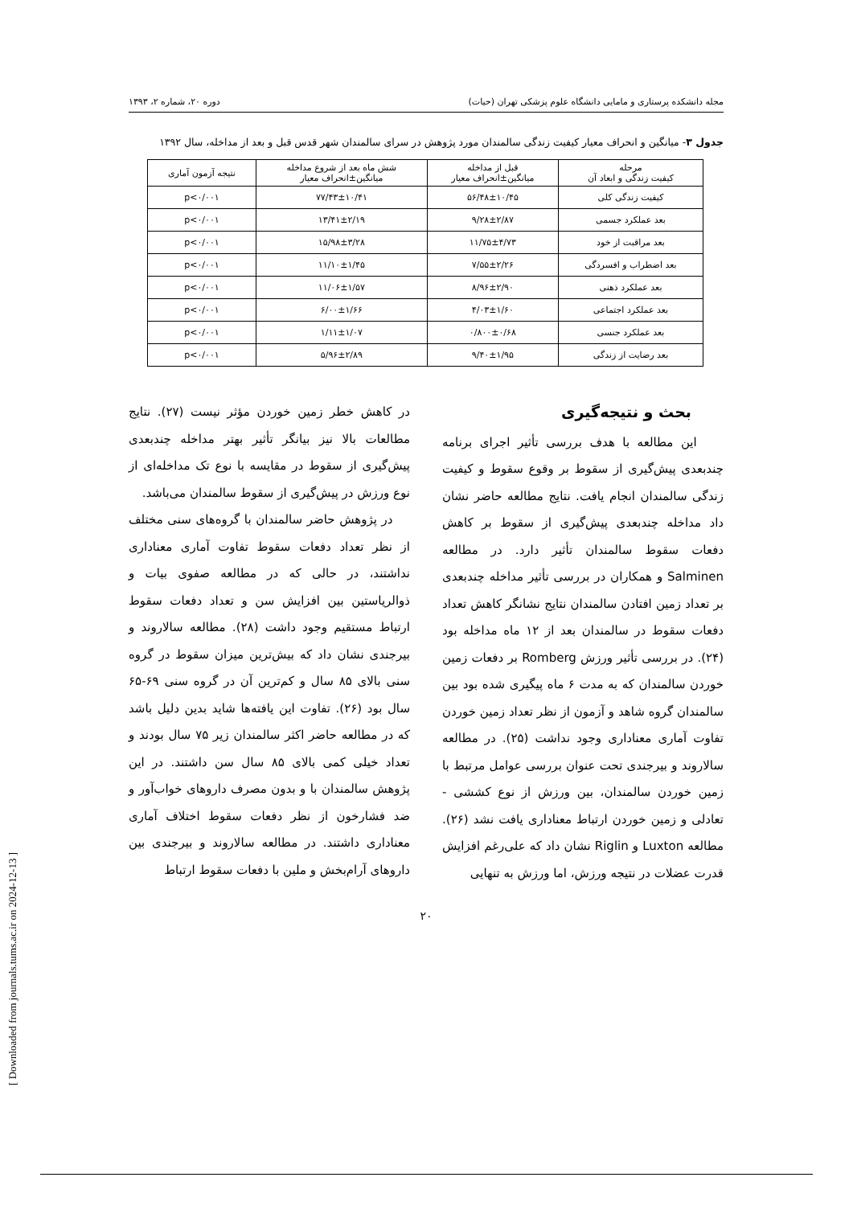مجله دانشکده پرستاری و مامایی دانشگاه علوم پزشکی تهران (حیات) دوره ۲۰، شماره ۲، ۱۳۹۳
جدول ۳- میانگین و انحراف معیار کیفیت زندگی سالمندان مورد پژوهش در سرای سالمندان شهر قدس قبل و بعد از مداخله، سال ۱۳۹۲
| مرحله کیفیت زندگی و ابعاد آن | قبل از مداخله میانگین±انحراف معیار | شش ماه بعد از شروع مداخله میانگین±انحراف معیار | نتیجه آزمون آماری |
| --- | --- | --- | --- |
| کیفیت زندگی کلی | ۵۶/۴۸±۱۰/۴۵ | ۷۷/۴۳±۱۰/۴۱ | p<۰/۰۰۱ |
| بعد عملکرد جسمی | ۹/۲۸±۲/۸۷ | ۱۳/۴۱±۲/۱۹ | p<۰/۰۰۱ |
| بعد مراقبت از خود | ۱۱/۷۵±۴/۷۳ | ۱۵/۹۸±۳/۲۸ | p<۰/۰۰۱ |
| بعد اضطراب و افسردگی | ۷/۵۵±۲/۲۶ | ۱۱/۱۰±۱/۴۵ | p<۰/۰۰۱ |
| بعد عملکرد ذهنی | ۸/۹۶±۲/۹۰ | ۱۱/۰۶±۱/۵۷ | p<۰/۰۰۱ |
| بعد عملکرد اجتماعی | ۴/۰۳±۱/۶۰ | ۶/۰۰±۱/۶۶ | p<۰/۰۰۱ |
| بعد عملکرد جنسی | ۰/۸۰۰±۰/۶۸ | ۱/۱۱±۱/۰۷ | p<۰/۰۰۱ |
| بعد رضایت از زندگی | ۹/۴۰±۱/۹۵ | ۵/۹۶±۲/۸۹ | p<۰/۰۰۱ |
بحث و نتیجه‌گیری
این مطالعه با هدف بررسی تأثیر اجرای برنامه چندبعدی پیش‌گیری از سقوط بر وقوع سقوط و کیفیت زندگی سالمندان انجام یافت. نتایج مطالعه حاضر نشان داد مداخله چندبعدی پیش‌گیری از سقوط بر کاهش دفعات سقوط سالمندان تأثیر دارد. در مطالعه Salminen و همکاران در بررسی تأثیر مداخله چندبعدی بر تعداد زمین افتادن سالمندان نتایج نشانگر کاهش تعداد دفعات سقوط در سالمندان بعد از ۱۲ ماه مداخله بود (۲۴). در بررسی تأثیر ورزش Romberg بر دفعات زمین خوردن سالمندان که به مدت ۶ ماه پیگیری شده بود بین سالمندان گروه شاهد و آزمون از نظر تعداد زمین خوردن تفاوت آماری معناداری وجود نداشت (۲۵). در مطالعه سالاروند و بیرجندی تحت عنوان بررسی عوامل مرتبط با زمین خوردن سالمندان، بین ورزش از نوع کششی - تعادلی و زمین خوردن ارتباط معناداری یافت نشد (۲۶). مطالعه Luxton و Riglin نشان داد که علی‌رغم افزایش قدرت عضلات در نتیجه ورزش، اما ورزش به تنهایی
در کاهش خطر زمین خوردن مؤثر نیست (۲۷). نتایج مطالعات بالا نیز بیانگر تأثیر بهتر مداخله چندبعدی پیش‌گیری از سقوط در مقایسه با نوع تک مداخله‌ای از نوع ورزش در پیش‌گیری از سقوط سالمندان می‌باشد.
در پژوهش حاضر سالمندان با گروه‌های سنی مختلف از نظر تعداد دفعات سقوط تفاوت آماری معناداری نداشتند، در حالی که در مطالعه صفوی بیات و ذوالریاستین بین افزایش سن و تعداد دفعات سقوط ارتباط مستقیم وجود داشت (۲۸). مطالعه سالاروند و بیرجندی نشان داد که بیش‌ترین میزان سقوط در گروه سنی بالای ۸۵ سال و کم‌ترین آن در گروه سنی ۶۹-۶۵ سال بود (۲۶). تفاوت این یافته‌ها شاید بدین دلیل باشد که در مطالعه حاضر اکثر سالمندان زیر ۷۵ سال بودند و تعداد خیلی کمی بالای ۸۵ سال سن داشتند. در این پژوهش سالمندان با و بدون مصرف داروهای خواب‌آور و ضد فشارخون از نظر دفعات سقوط اختلاف آماری معناداری داشتند. در مطالعه سالاروند و بیرجندی بین داروهای آرام‌بخش و ملین با دفعات سقوط ارتباط
۲۰
[ Downloaded from journals.tums.ac.ir on 2024-12-13 ]